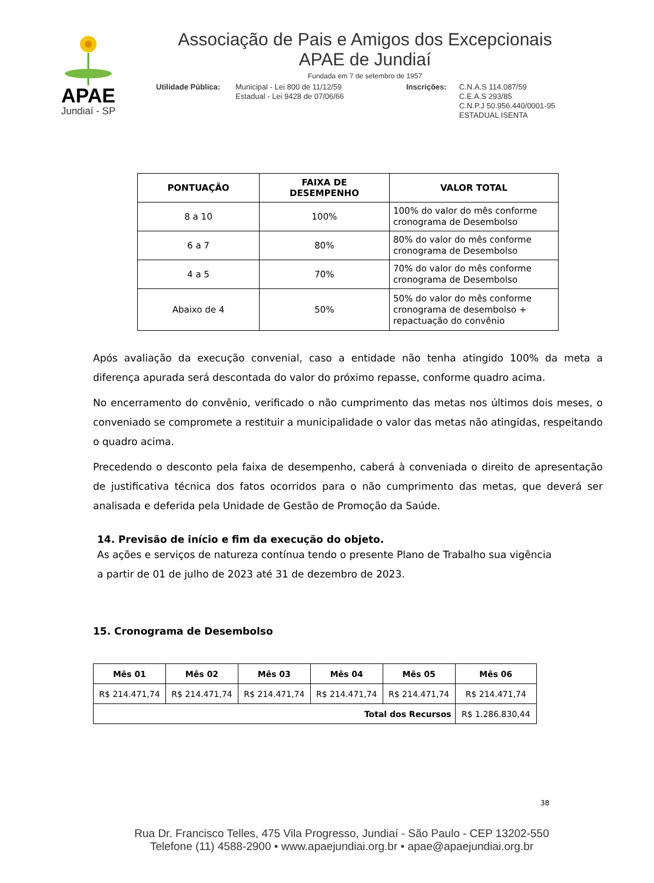APAE
Jundiaí - SP
Associação de Pais e Amigos dos Excepcionais
APAE de Jundiaí
Fundada em 7 de setembro de 1957
Utilidade Pública:
Municipal - Lei 800 de 11/12/59
Estadual - Lei 9428 de 07/06/66
Inscrições: C.N.A.S 114.087/59
C.E.A.S 293/85
C.N.P.J 50.956.440/0001-95
ESTADUAL ISENTA
| PONTUAÇÃO | FAIXA DE DESEMPENHO | VALOR TOTAL |
| --- | --- | --- |
| 8 a 10 | 100% | 100% do valor do mês conforme cronograma de Desembolso |
| 6 a 7 | 80% | 80% do valor do mês conforme cronograma de Desembolso |
| 4 a 5 | 70% | 70% do valor do mês conforme cronograma de Desembolso |
| Abaixo de 4 | 50% | 50% do valor do mês conforme cronograma de desembolso + repactuação do convênio |
Após avaliação da execução convenial, caso a entidade não tenha atingido 100% da meta a diferença apurada será descontada do valor do próximo repasse, conforme quadro acima.
No encerramento do convênio, verificado o não cumprimento das metas nos últimos dois meses, o conveniado se compromete a restituir a municipalidade o valor das metas não atingidas, respeitando o quadro acima.
Precedendo o desconto pela faixa de desempenho, caberá à conveniada o direito de apresentação de justificativa técnica dos fatos ocorridos para o não cumprimento das metas, que deverá ser analisada e deferida pela Unidade de Gestão de Promoção da Saúde.
14. Previsão de início e fim da execução do objeto.
As ações e serviços de natureza contínua tendo o presente Plano de Trabalho sua vigência
a partir de 01 de julho de 2023 até 31 de dezembro de 2023.
15. Cronograma de Desembolso
| Mês 01 | Mês 02 | Mês 03 | Mês 04 | Mês 05 | Mês 06 |
| --- | --- | --- | --- | --- | --- |
| R$ 214.471,74 | R$ 214.471,74 | R$ 214.471,74 | R$ 214.471,74 | R$ 214.471,74 | R$ 214.471,74 |
| Total dos Recursos | | | | | R$ 1.286.830,44 |
38
Rua Dr. Francisco Telles, 475 Vila Progresso, Jundiaí - São Paulo - CEP 13202-550
Telefone (11) 4588-2900 • www.apaejundiai.org.br • apae@apaejundiai.org.br